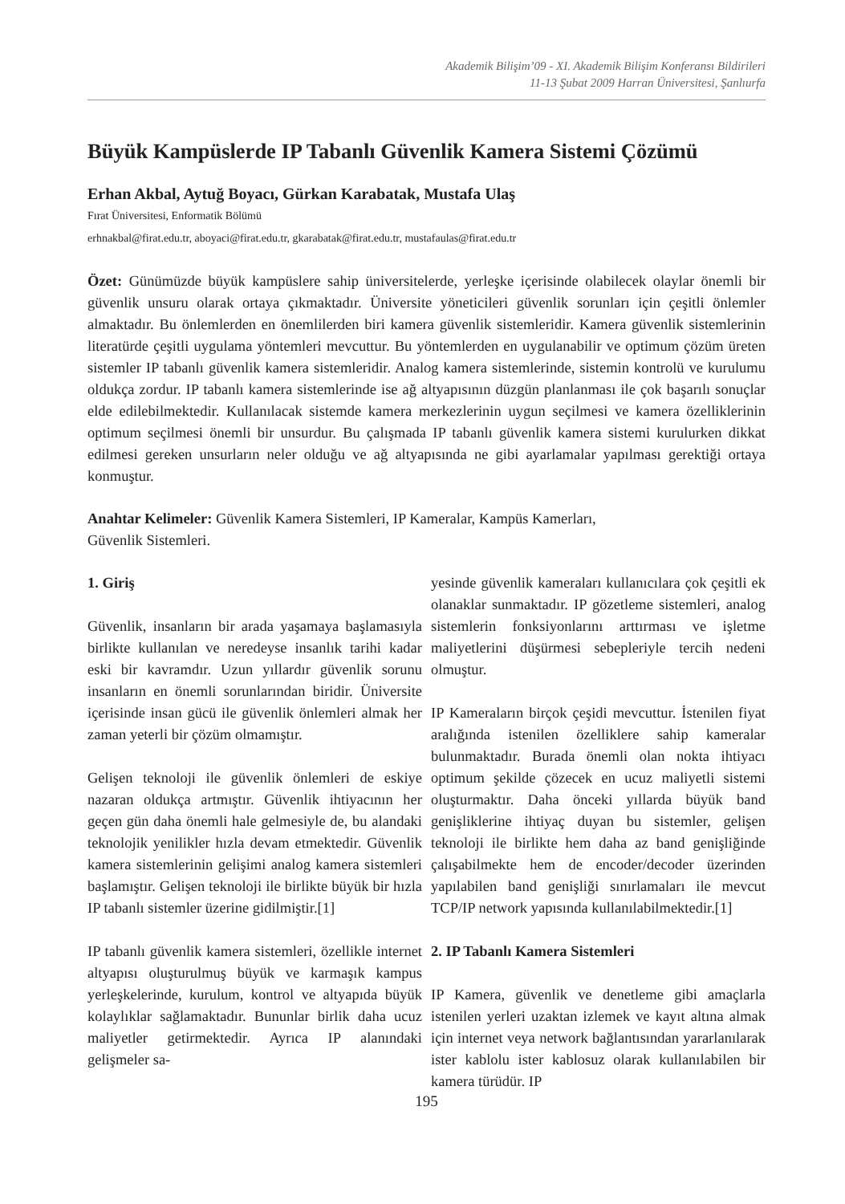Akademik Bilişim’09 - XI. Akademik Bilişim Konferansı Bildirileri
11-13 Şubat 2009 Harran Üniversitesi, Şanlıurfa
Büyük Kampüslerde IP Tabanlı Güvenlik Kamera Sistemi Çözümü
Erhan Akbal, Aytuğ Boyacı, Gürkan Karabatak, Mustafa Ulaş
Fırat Üniversitesi, Enformatik Bölümü
erhnakbal@firat.edu.tr, aboyaci@firat.edu.tr, gkarabatak@firat.edu.tr, mustafaulas@firat.edu.tr
Özet: Günümüzde büyük kampüslere sahip üniversitelerde, yerleşke içerisinde olabilecek olaylar önemli bir güvenlik unsuru olarak ortaya çıkmaktadır. Üniversite yöneticileri güvenlik sorunları için çeşitli önlemler almaktadır. Bu önlemlerden en önemlilerden biri kamera güvenlik sistemleridir. Kamera güvenlik sistemlerinin literatürde çeşitli uygulama yöntemleri mevcuttur. Bu yöntemlerden en uygulanabilir ve optimum çözüm üreten sistemler IP tabanlı güvenlik kamera sistemleridir. Analog kamera sistemlerinde, sistemin kontrolü ve kurulumu oldukça zordur. IP tabanlı kamera sistemlerinde ise ağ altyapısının düzgün planlanması ile çok başarılı sonuçlar elde edilebilmektedir. Kullanılacak sistemde kamera merkezlerinin uygun seçilmesi ve kamera özelliklerinin optimum seçilmesi önemli bir unsurdur. Bu çalışmada IP tabanlı güvenlik kamera sistemi kurulurken dikkat edilmesi gereken unsurların neler olduğu ve ağ altyapısında ne gibi ayarlamalar yapılması gerektiği ortaya konmuştur.
Anahtar Kelimeler: Güvenlik Kamera Sistemleri, IP Kameralar, Kampüs Kamerları,
Güvenlik Sistemleri.
1. Giriş
Güvenlik, insanların bir arada yaşamaya başlamasıyla birlikte kullanılan ve neredeyse insanlık tarihi kadar eski bir kavramdır. Uzun yıllardır güvenlik sorunu insanların en önemli sorunlarından biridir. Üniversite içerisinde insan gücü ile güvenlik önlemleri almak her zaman yeterli bir çözüm olmamıştır.
Gelişen teknoloji ile güvenlik önlemleri de eskiye nazaran oldukça artmıştır. Güvenlik ihtiyacının her geçen gün daha önemli hale gelmesiyle de, bu alandaki teknolojik yenilikler hızla devam etmektedir. Güvenlik kamera sistemlerinin gelişimi analog kamera sistemleri başlamıştır. Gelişen teknoloji ile birlikte büyük bir hızla IP tabanlı sistemler üzerine gidilmiştir.[1]
IP tabanlı güvenlik kamera sistemleri, özellikle internet altyapısı oluşturulmuş büyük ve karmaşık kampus yerleşkelerinde, kurulum, kontrol ve altyapıda büyük kolaylıklar sağlamaktadır. Bununlar birlik daha ucuz maliyetler getirmektedir. Ayrıca IP alanındaki gelişmeler sa-
yesinde güvenlik kameraları kullanıcılara çok çeşitli ek olanaklar sunmaktadır. IP gözetleme sistemleri, analog sistemlerin fonksiyonlarını arttırması ve işletme maliyetlerini düşürmesi sebepleriyle tercih nedeni olmuştur.
IP Kameraların birçok çeşidi mevcuttur. İstenilen fiyat aralığında istenilen özelliklere sahip kameralar bulunmaktadır. Burada önemli olan nokta ihtiyacı optimum şekilde çözecek en ucuz maliyetli sistemi oluşturmaktır. Daha önceki yıllarda büyük band genişliklerine ihtiyaç duyan bu sistemler, gelişen teknoloji ile birlikte hem daha az band genişliğinde çalışabilmekte hem de encoder/decoder üzerinden yapılabilen band genişliği sınırlamaları ile mevcut TCP/IP network yapısında kullanılabilmektedir.[1]
2. IP Tabanlı Kamera Sistemleri
IP Kamera, güvenlik ve denetleme gibi amaçlarla istenilen yerleri uzaktan izlemek ve kayıt altına almak için internet veya network bağlantısından yararlanılarak ister kablolu ister kablosuz olarak kullanılabilen bir kamera türüdür. IP
195